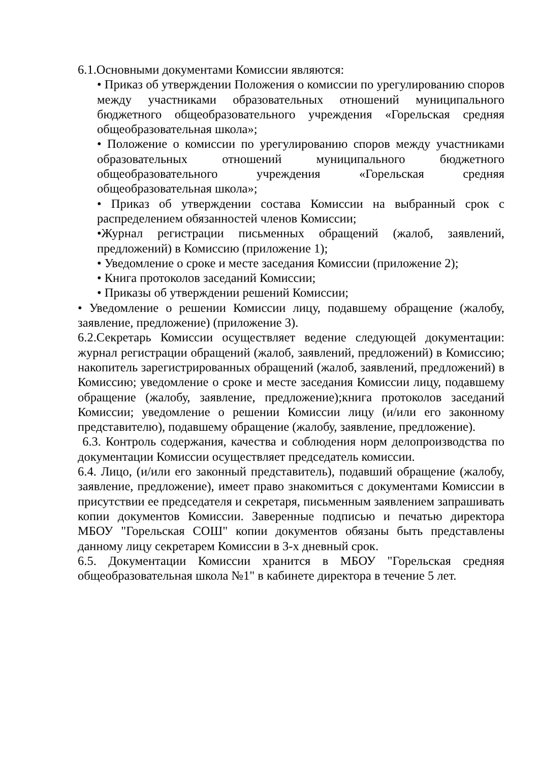6.1.Основными документами Комиссии являются:
• Приказ об утверждении Положения о комиссии по урегулированию споров между участниками образовательных отношений муниципального бюджетного общеобразовательного учреждения «Горельская средняя общеобразовательная школа»;
• Положение о комиссии по урегулированию споров между участниками образовательных отношений муниципального бюджетного общеобразовательного учреждения «Горельская средняя общеобразовательная школа»;
• Приказ об утверждении состава Комиссии на выбранный срок с распределением обязанностей членов Комиссии;
•Журнал регистрации письменных обращений (жалоб, заявлений, предложений) в Комиссию (приложение 1);
• Уведомление о сроке и месте заседания Комиссии (приложение 2);
• Книга протоколов заседаний Комиссии;
• Приказы об утверждении решений Комиссии;
• Уведомление о решении Комиссии лицу, подавшему обращение (жалобу, заявление, предложение) (приложение 3).
6.2.Секретарь Комиссии осуществляет ведение следующей документации: журнал регистрации обращений (жалоб, заявлений, предложений) в Комиссию; накопитель зарегистрированных обращений (жалоб, заявлений, предложений) в Комиссию; уведомление о сроке и месте заседания Комиссии лицу, подавшему обращение (жалобу, заявление, предложение);книга протоколов заседаний Комиссии; уведомление о решении Комиссии лицу (и/или его законному представителю), подавшему обращение (жалобу, заявление, предложение).
6.3. Контроль содержания, качества и соблюдения норм делопроизводства по документации Комиссии осуществляет председатель комиссии.
6.4. Лицо, (и/или его законный представитель), подавший обращение (жалобу, заявление, предложение), имеет право знакомиться с документами Комиссии в присутствии ее председателя и секретаря, письменным заявлением запрашивать копии документов Комиссии. Заверенные подписью и печатью директора МБОУ "Горельская СОШ" копии документов обязаны быть представлены данному лицу секретарем Комиссии в 3-х дневный срок.
6.5. Документации Комиссии хранится в МБОУ "Горельская средняя общеобразовательная школа №1" в кабинете директора в течение 5 лет.